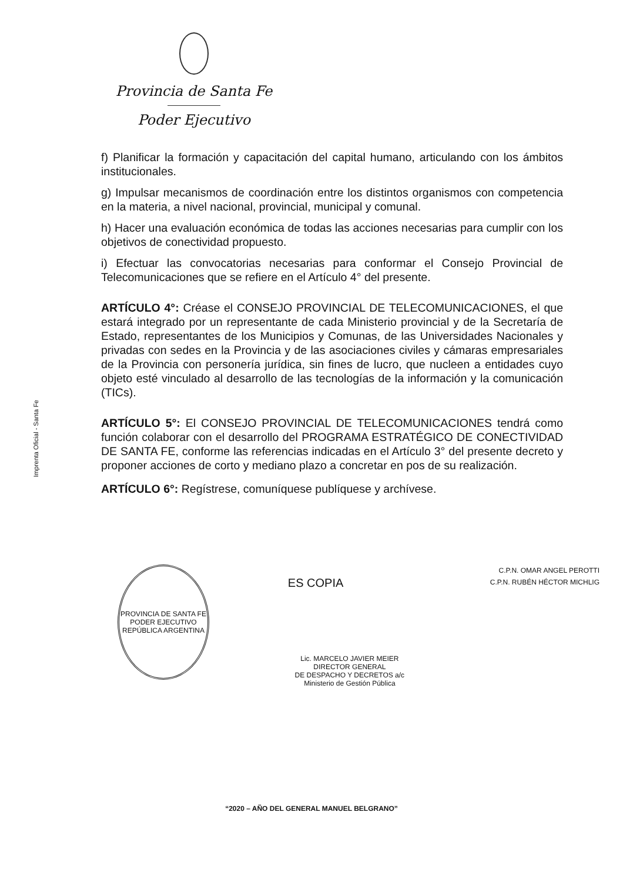Provincia de Santa Fe
Poder Ejecutivo
Imprenta Oficial - Santa Fe
f) Planificar la formación y capacitación del capital humano, articulando con los ámbitos institucionales.
g) Impulsar mecanismos de coordinación entre los distintos organismos con competencia en la materia, a nivel nacional, provincial, municipal y comunal.
h) Hacer una evaluación económica de todas las acciones necesarias para cumplir con los objetivos de conectividad propuesto.
i) Efectuar las convocatorias necesarias para conformar el Consejo Provincial de Telecomunicaciones que se refiere en el Artículo 4° del presente.
ARTÍCULO 4°: Créase el CONSEJO PROVINCIAL DE TELECOMUNICACIONES, el que estará integrado por un representante de cada Ministerio provincial y de la Secretaría de Estado, representantes de los Municipios y Comunas, de las Universidades Nacionales y privadas con sedes en la Provincia y de las asociaciones civiles y cámaras empresariales de la Provincia con personería jurídica, sin fines de lucro, que nucleen a entidades cuyo objeto esté vinculado al desarrollo de las tecnologías de la información y la comunicación (TICs).
ARTÍCULO 5°: El CONSEJO PROVINCIAL DE TELECOMUNICACIONES tendrá como función colaborar con el desarrollo del PROGRAMA ESTRATÉGICO DE CONECTIVIDAD DE SANTA FE, conforme las referencias indicadas en el Artículo 3° del presente decreto y proponer acciones de corto y mediano plazo a concretar en pos de su realización.
ARTÍCULO 6°: Regístrese, comuníquese publíquese y archívese.
PROVINCIA DE SANTA FE
PODER EJECUTIVO
REPÚBLICA ARGENTINA
ES COPIA
Lic. MARCELO JAVIER MEIER
DIRECTOR GENERAL
DE DESPACHO Y DECRETOS a/c
Ministerio de Gestión Pública
C.P.N. OMAR ANGEL PEROTTI
C.P.N. RUBÉN HÉCTOR MICHLIG
“2020 – AÑO DEL GENERAL MANUEL BELGRANO”